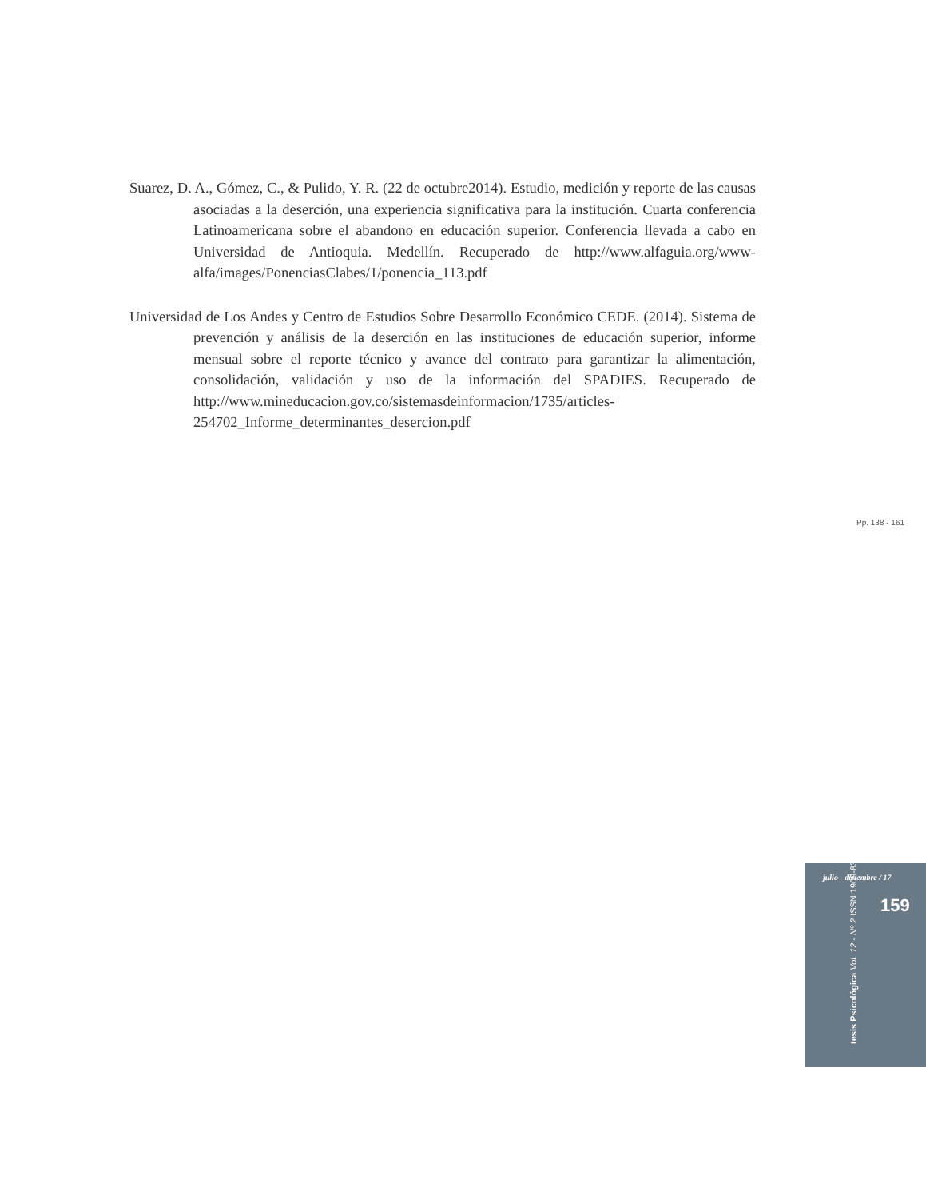Suarez, D. A., Gómez, C., & Pulido, Y. R. (22 de octubre2014). Estudio, medición y reporte de las causas asociadas a la deserción, una experiencia significativa para la institución. Cuarta conferencia Latinoamericana sobre el abandono en educación superior. Conferencia llevada a cabo en Universidad de Antioquia. Medellín. Recuperado de http://www.alfaguia.org/www-alfa/images/PonenciasClabes/1/ponencia_113.pdf
Universidad de Los Andes y Centro de Estudios Sobre Desarrollo Económico CEDE. (2014). Sistema de prevención y análisis de la deserción en las instituciones de educación superior, informe mensual sobre el reporte técnico y avance del contrato para garantizar la alimentación, consolidación, validación y uso de la información del SPADIES. Recuperado de http://www.mineducacion.gov.co/sistemasdeinformacion/1735/articles-254702_Informe_determinantes_desercion.pdf
Pp. 138 - 161
julio - diciembre / 17
159
tesis Psicológica Vol. 12 - Nº 2 ISSN 1909-8391